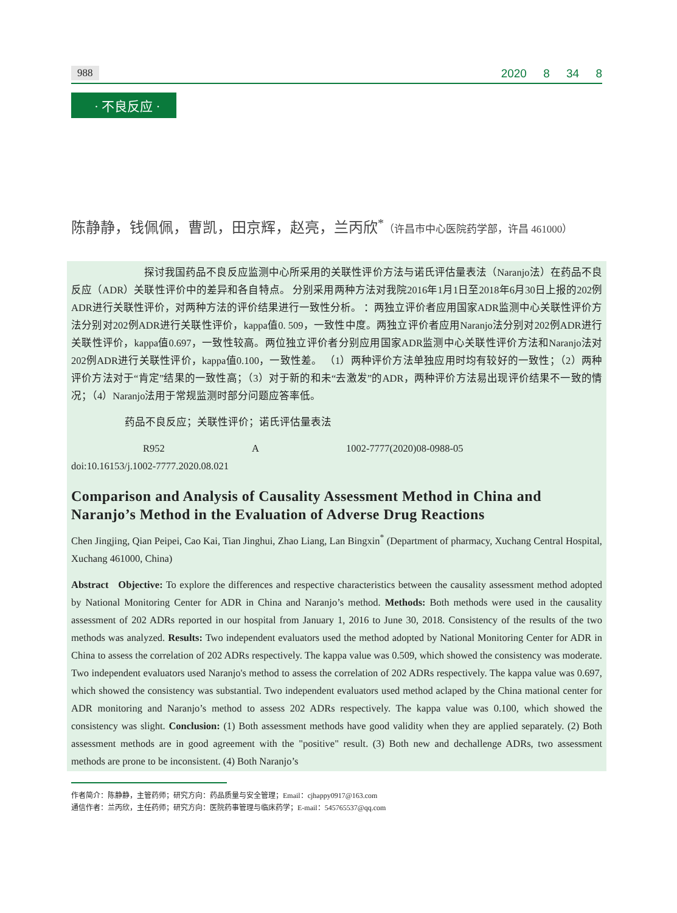988 2020 8 34 8
· 不良反应 ·
陈静静，钱佩佩，曹凯，田京辉，赵亮，兰丙欣<sup>*</sup>（许昌市中心医院药学部，许昌 461000）
探讨我国药品不良反应监测中心所采用的关联性评价方法与诺氏评估量表法（Naranjo法）在药品不良反应（ADR）关联性评价中的差异和各自特点。 分别采用两种方法对我院2016年1月1日至2018年6月30日上报的202例ADR进行关联性评价，对两种方法的评价结果进行一致性分析。 ：两独立评价者应用国家ADR监测中心关联性评价方法分别对202例ADR进行关联性评价，kappa值0. 509，一致性中度。两独立评价者应用Naranjo法分别对202例ADR进行关联性评价，kappa值0.697，一致性较高。两位独立评价者分别应用国家ADR监测中心关联性评价方法和Naranjo法对202例ADR进行关联性评价，kappa值0.100，一致性差。 （1）两种评价方法单独应用时均有较好的一致性；（2）两种评价方法对于“肯定”结果的一致性高；（3）对于新的和未“去激发”的ADR，两种评价方法易出现评价结果不一致的情况；（4）Naranjo法用于常规监测时部分问题应答率低。
药品不良反应；关联性评价；诺氏评估量表法
R952 A 1002-7777(2020)08-0988-05
doi:10.16153/j.1002-7777.2020.08.021
Comparison and Analysis of Causality Assessment Method in China and Naranjo’s Method in the Evaluation of Adverse Drug Reactions
Chen Jingjing, Qian Peipei, Cao Kai, Tian Jinghui, Zhao Liang, Lan Bingxin<sup>*</sup> (Department of pharmacy, Xuchang Central Hospital, Xuchang 461000, China)
Abstract Objective: To explore the differences and respective characteristics between the causality assessment method adopted by National Monitoring Center for ADR in China and Naranjo’s method. Methods: Both methods were used in the causality assessment of 202 ADRs reported in our hospital from January 1, 2016 to June 30, 2018. Consistency of the results of the two methods was analyzed. Results: Two independent evaluators used the method adopted by National Monitoring Center for ADR in China to assess the correlation of 202 ADRs respectively. The kappa value was 0.509, which showed the consistency was moderate. Two independent evaluators used Naranjo's method to assess the correlation of 202 ADRs respectively. The kappa value was 0.697, which showed the consistency was substantial. Two independent evaluators used method aclaped by the China mational center for ADR monitoring and Naranjo’s method to assess 202 ADRs respectively. The kappa value was 0.100, which showed the consistency was slight. Conclusion: (1) Both assessment methods have good validity when they are applied separately. (2) Both assessment methods are in good agreement with the "positive" result. (3) Both new and dechallenge ADRs, two assessment methods are prone to be inconsistent. (4) Both Naranjo’s
作者简介：陈静静，主管药师；研究方向：药品质量与安全管理；Email：cjhappy0917@163.com
通信作者：兰丙欣，主任药师；研究方向：医院药事管理与临床药学；E-mail：545765537@qq.com